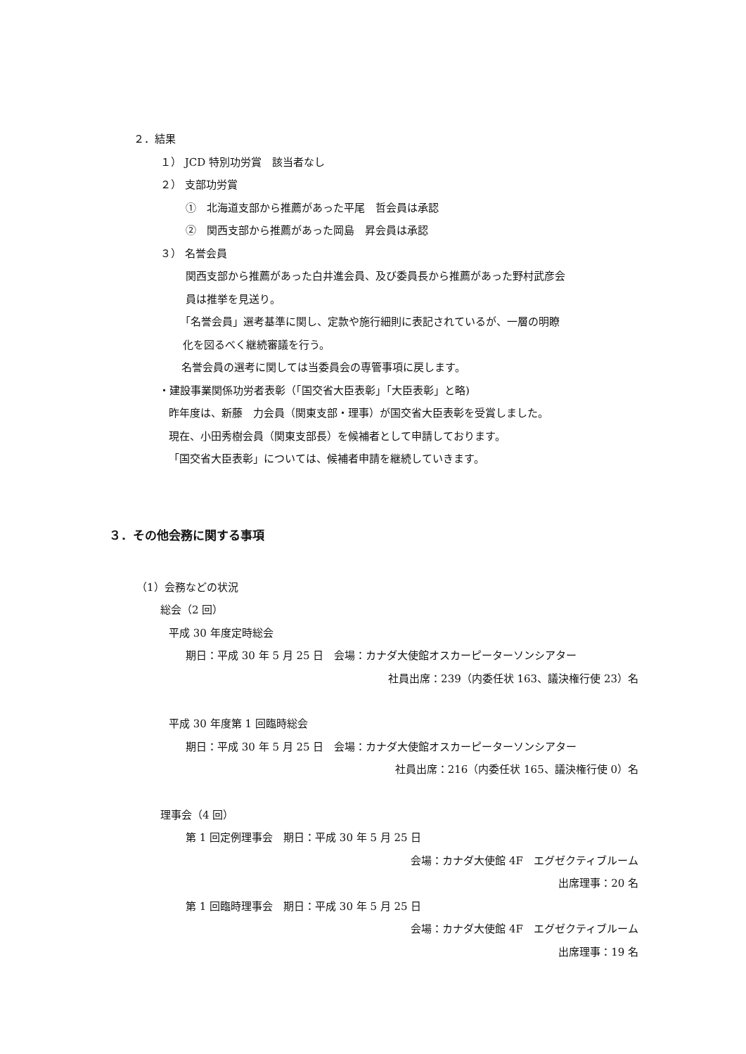２．結果
１） JCD 特別功労賞　該当者なし
２） 支部功労賞
①　北海道支部から推薦があった平尾　哲会員は承認
②　関西支部から推薦があった岡島　昇会員は承認
３） 名誉会員
関西支部から推薦があった白井進会員、及び委員長から推薦があった野村武彦会
員は推挙を見送り。
「名誉会員」選考基準に関し、定款や施行細則に表記されているが、一層の明瞭
化を図るべく継続審議を行う。
名誉会員の選考に関しては当委員会の専管事項に戻します。
・建設事業関係功労者表彰（｢国交省大臣表彰｣「大臣表彰」と略)
昨年度は、新藤　力会員（関東支部・理事）が国交省大臣表彰を受賞しました。
現在、小田秀樹会員（関東支部長）を候補者として申請しております。
「国交省大臣表彰」については、候補者申請を継続していきます。
３．その他会務に関する事項
（1）会務などの状況
総会（2 回）
平成 30 年度定時総会
期日：平成 30 年 5 月 25 日　会場：カナダ大使館オスカーピーターソンシアター
社員出席：239（内委任状 163、議決権行使 23）名
平成 30 年度第 1 回臨時総会
期日：平成 30 年 5 月 25 日　会場：カナダ大使館オスカーピーターソンシアター
社員出席：216（内委任状 165、議決権行使 0）名
理事会（4 回）
第 1 回定例理事会　期日：平成 30 年 5 月 25 日
会場：カナダ大使館 4F　エグゼクティブルーム
出席理事：20 名
第 1 回臨時理事会　期日：平成 30 年 5 月 25 日
会場：カナダ大使館 4F　エグゼクティブルーム
出席理事：19 名